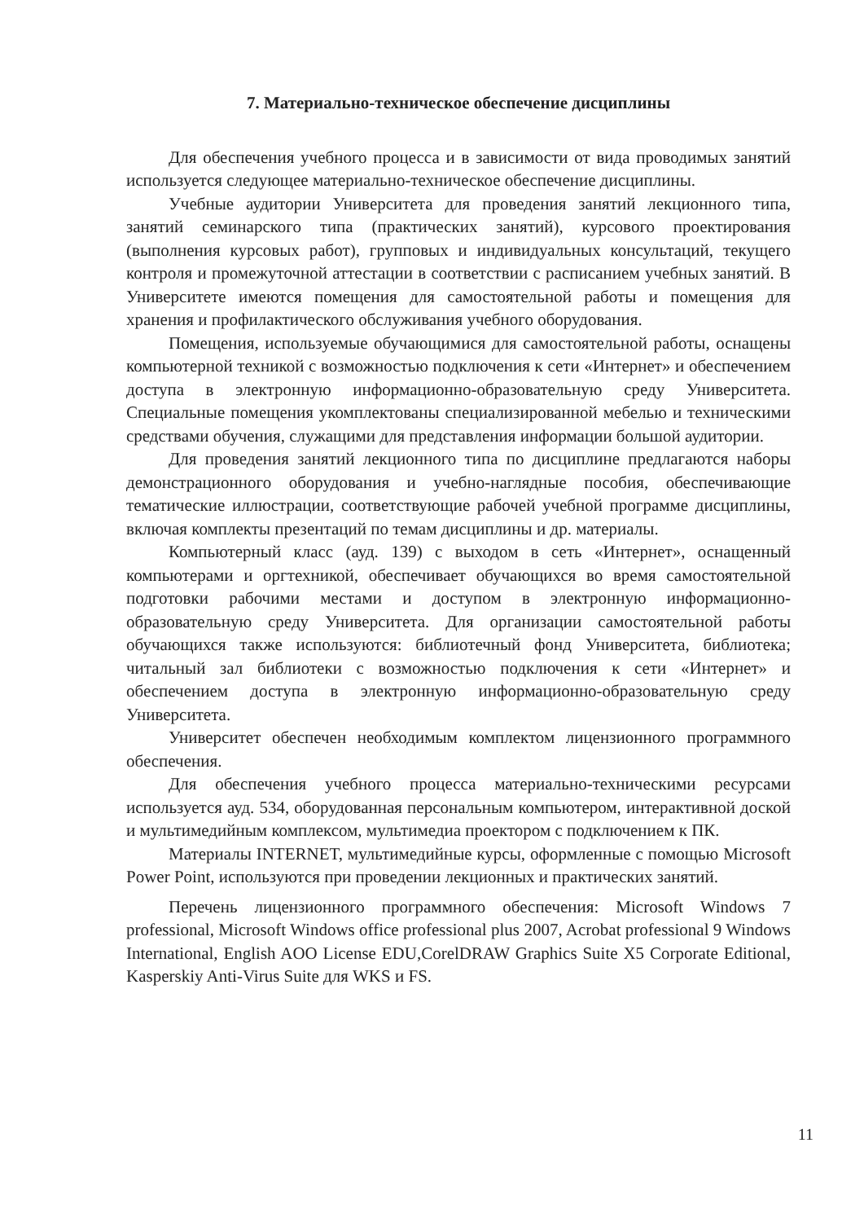7. Материально-техническое обеспечение дисциплины
Для обеспечения учебного процесса и в зависимости от вида проводимых занятий используется следующее материально-техническое обеспечение дисциплины.
Учебные аудитории Университета для проведения занятий лекционного типа, занятий семинарского типа (практических занятий), курсового проектирования (выполнения курсовых работ), групповых и индивидуальных консультаций, текущего контроля и промежуточной аттестации в соответствии с расписанием учебных занятий. В Университете имеются помещения для самостоятельной работы и помещения для хранения и профилактического обслуживания учебного оборудования.
Помещения, используемые обучающимися для самостоятельной работы, оснащены компьютерной техникой с возможностью подключения к сети «Интернет» и обеспечением доступа в электронную информационно-образовательную среду Университета. Специальные помещения укомплектованы специализированной мебелью и техническими средствами обучения, служащими для представления информации большой аудитории.
Для проведения занятий лекционного типа по дисциплине предлагаются наборы демонстрационного оборудования и учебно-наглядные пособия, обеспечивающие тематические иллюстрации, соответствующие рабочей учебной программе дисциплины, включая комплекты презентаций по темам дисциплины и др. материалы.
Компьютерный класс (ауд. 139) с выходом в сеть «Интернет», оснащенный компьютерами и оргтехникой, обеспечивает обучающихся во время самостоятельной подготовки рабочими местами и доступом в электронную информационно-образовательную среду Университета. Для организации самостоятельной работы обучающихся также используются: библиотечный фонд Университета, библиотека; читальный зал библиотеки с возможностью подключения к сети «Интернет» и обеспечением доступа в электронную информационно-образовательную среду Университета.
Университет обеспечен необходимым комплектом лицензионного программного обеспечения.
Для обеспечения учебного процесса материально-техническими ресурсами используется ауд. 534, оборудованная персональным компьютером, интерактивной доской и мультимедийным комплексом, мультимедиа проектором с подключением к ПК.
Материалы INTERNET, мультимедийные курсы, оформленные с помощью Microsoft Power Point, используются при проведении лекционных и практических занятий.
Перечень лицензионного программного обеспечения: Microsoft Windows 7 professional, Microsoft Windows office professional plus 2007, Acrobat professional 9 Windows International, English AOO License EDU,CorelDRAW Graphics Suite X5 Corporate Editional, Kasperskiy Anti-Virus Suite для WKS и FS.
11